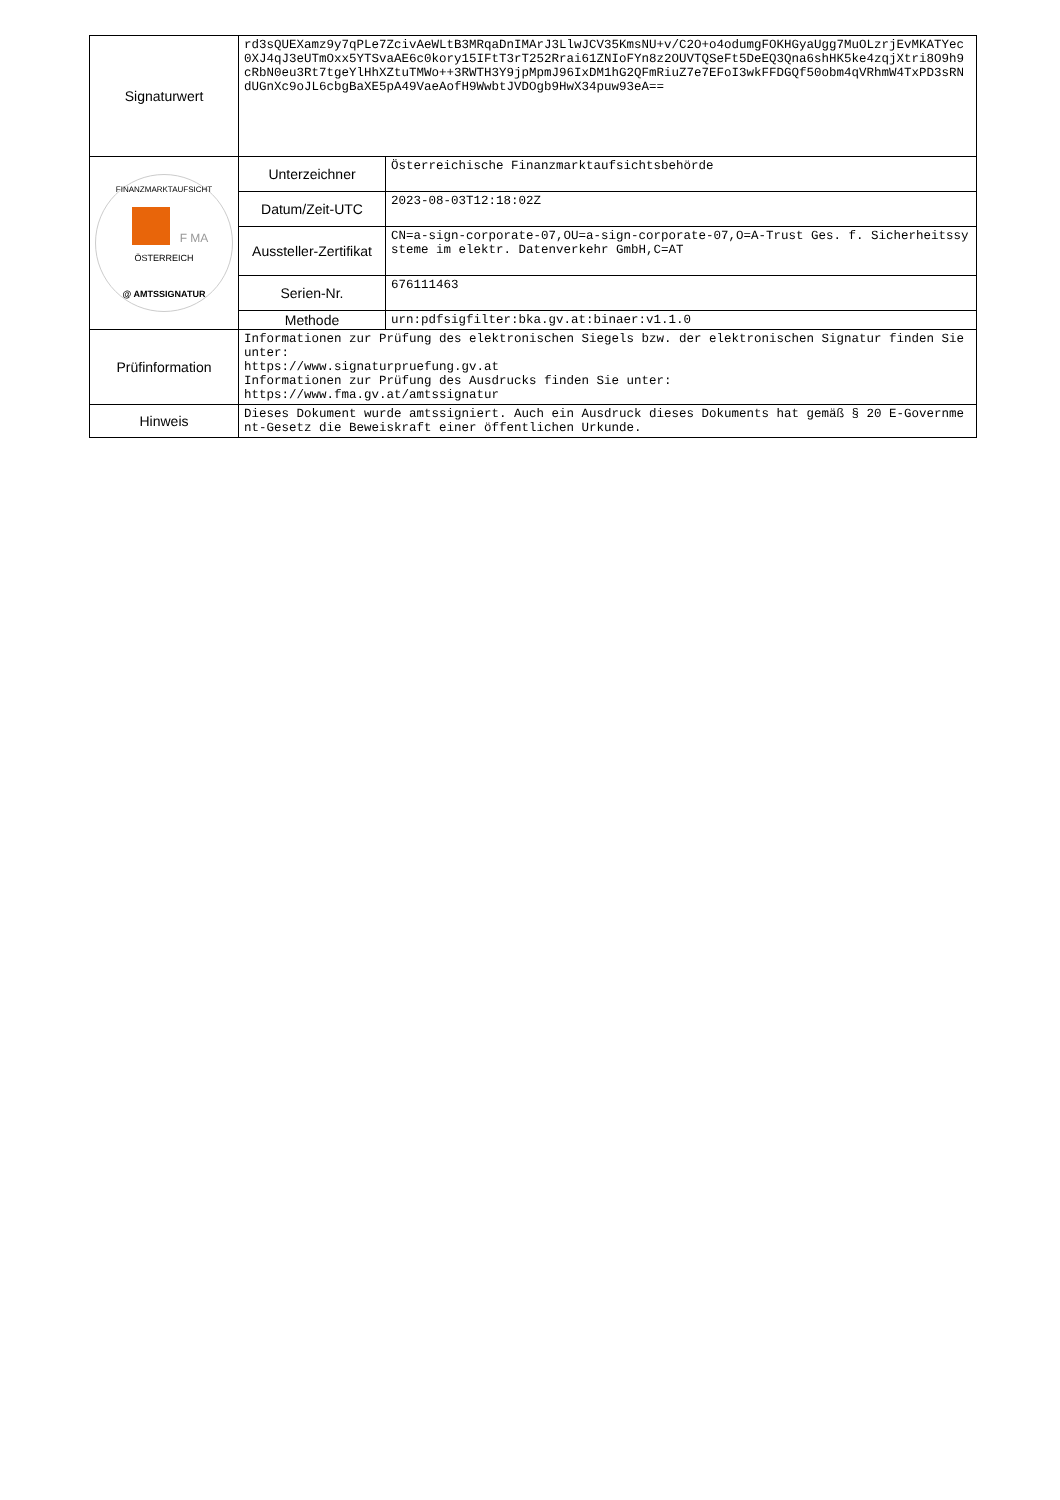| Signaturwert | rd3sQUEXamz9y7qPLe7ZcivAeWLtB3MRqaDnIMArJ3LlwJCV35KmsNU+v/C2O+o4odumgFOKHGyaUgg7MuOLzrjEvMKATYec0XJ4qJ3eUTmOxx5YTSvaAE6c0kory15IFtT3rT252Rrai61ZNIoFYn8z2OUVTQSeFt5DeEQ3Qna6shHK5ke4zqjXtri8O9h9cRbN0eu3Rt7tgeYlHhXZtuTMWo++3RWTH3Y9jpMpmJ96IxDM1hG2QFmRiuZ7e7EFoI3wkFFDGQf50obm4qVRhmW4TxPD3sRNdUGnXc9oJL6cbgBaXE5pA49VaeAofH9WwbtJVDOgb9HwX34puw93eA== | |
| FINANZMARKTAUFSICHT F MA ÖSTERREICH @ AMTSSIGNATUR | Unterzeichner | Österreichische Finanzmarktaufsichtsbehörde |
| | Datum/Zeit-UTC | 2023-08-03T12:18:02Z |
| | Aussteller-Zertifikat | CN=a-sign-corporate-07,OU=a-sign-corporate-07,O=A-Trust Ges. f. Sicherheitssysteme im elektr. Datenverkehr GmbH,C=AT |
| | Serien-Nr. | 676111463 |
| | Methode | urn:pdfsigfilter:bka.gv.at:binaer:v1.1.0 |
| Prüfinformation | Informationen zur Prüfung des elektronischen Siegels bzw. der elektronischen Signatur finden Sie unter: https://www.signaturpruefung.gv.at Informationen zur Prüfung des Ausdrucks finden Sie unter: https://www.fma.gv.at/amtssignatur | |
| Hinweis | Dieses Dokument wurde amtssigniert. Auch ein Ausdruck dieses Dokuments hat gemäß § 20 E-Government-Gesetz die Beweiskraft einer öffentlichen Urkunde. | |